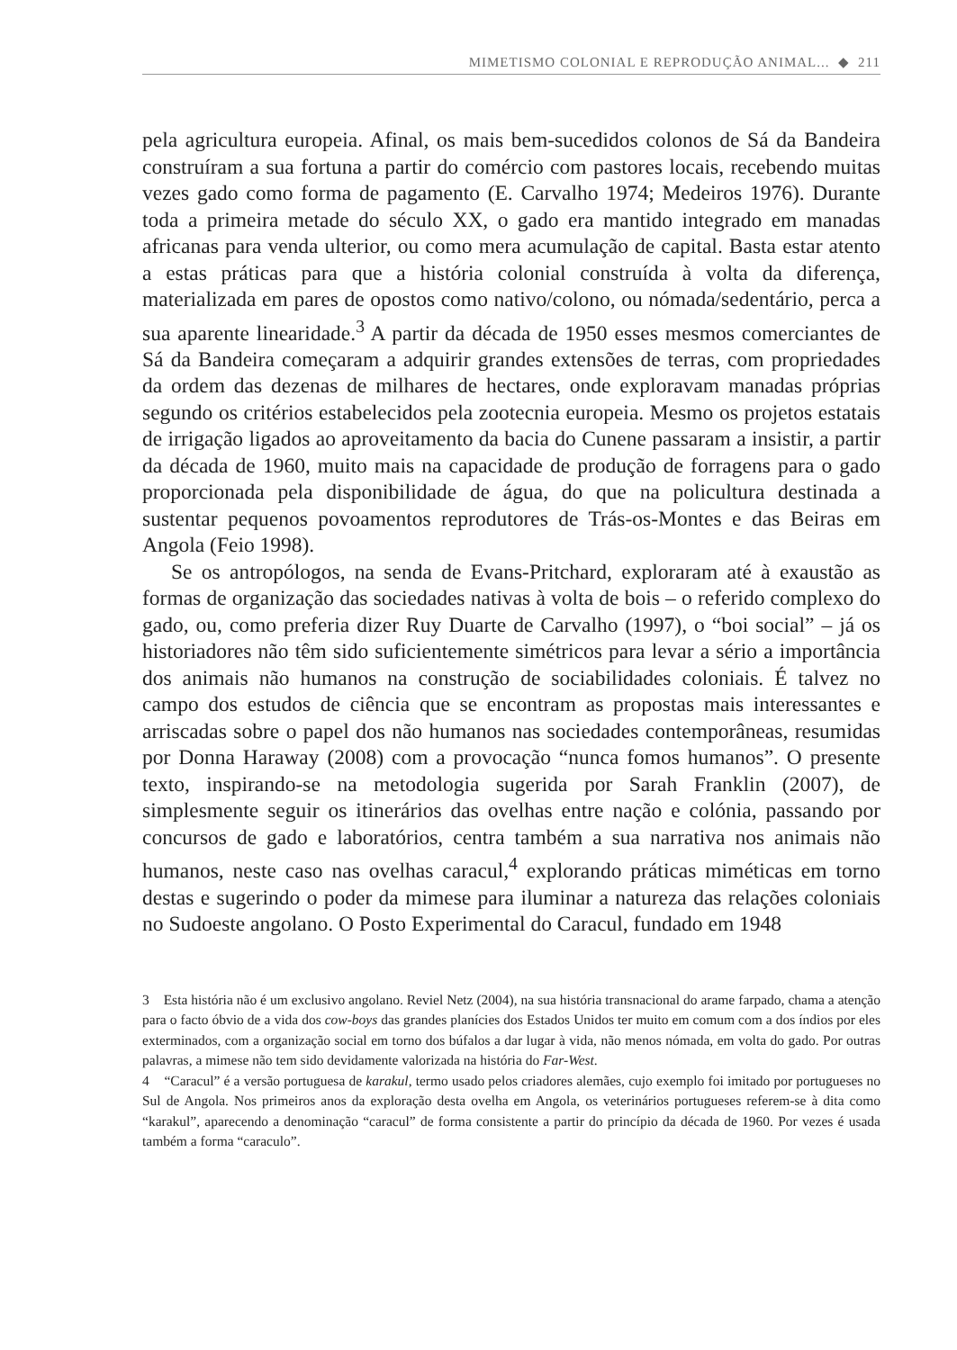MIMETISMO COLONIAL E REPRODUÇÃO ANIMAL... ◆ 211
pela agricultura europeia. Afinal, os mais bem-sucedidos colonos de Sá da Bandeira construíram a sua fortuna a partir do comércio com pastores locais, recebendo muitas vezes gado como forma de pagamento (E. Carvalho 1974; Medeiros 1976). Durante toda a primeira metade do século XX, o gado era mantido integrado em manadas africanas para venda ulterior, ou como mera acumulação de capital. Basta estar atento a estas práticas para que a história colonial construída à volta da diferença, materializada em pares de opostos como nativo/colono, ou nómada/sedentário, perca a sua aparente linearidade.<sup>3</sup> A partir da década de 1950 esses mesmos comerciantes de Sá da Bandeira começaram a adquirir grandes extensões de terras, com propriedades da ordem das dezenas de milhares de hectares, onde exploravam manadas próprias segundo os critérios estabelecidos pela zootecnia europeia. Mesmo os projetos estatais de irrigação ligados ao aproveitamento da bacia do Cunene passaram a insistir, a partir da década de 1960, muito mais na capacidade de produção de forragens para o gado proporcionada pela disponibilidade de água, do que na policultura destinada a sustentar pequenos povoamentos reprodutores de Trás-os-Montes e das Beiras em Angola (Feio 1998).
Se os antropólogos, na senda de Evans-Pritchard, exploraram até à exaustão as formas de organização das sociedades nativas à volta de bois – o referido complexo do gado, ou, como preferia dizer Ruy Duarte de Carvalho (1997), o “boi social” – já os historiadores não têm sido suficientemente simétricos para levar a sério a importância dos animais não humanos na construção de sociabilidades coloniais. É talvez no campo dos estudos de ciência que se encontram as propostas mais interessantes e arriscadas sobre o papel dos não humanos nas sociedades contemporâneas, resumidas por Donna Haraway (2008) com a provocação “nunca fomos humanos”. O presente texto, inspirando-se na metodologia sugerida por Sarah Franklin (2007), de simplesmente seguir os itinerários das ovelhas entre nação e colónia, passando por concursos de gado e laboratórios, centra também a sua narrativa nos animais não humanos, neste caso nas ovelhas caracul,<sup>4</sup> explorando práticas miméticas em torno destas e sugerindo o poder da mimese para iluminar a natureza das relações coloniais no Sudoeste angolano. O Posto Experimental do Caracul, fundado em 1948
3 Esta história não é um exclusivo angolano. Reviel Netz (2004), na sua história transnacional do arame farpado, chama a atenção para o facto óbvio de a vida dos cow-boys das grandes planícies dos Estados Unidos ter muito em comum com a dos índios por eles exterminados, com a organização social em torno dos búfalos a dar lugar à vida, não menos nómada, em volta do gado. Por outras palavras, a mimese não tem sido devidamente valorizada na história do Far-West.
4 “Caracul” é a versão portuguesa de karakul, termo usado pelos criadores alemães, cujo exemplo foi imitado por portugueses no Sul de Angola. Nos primeiros anos da exploração desta ovelha em Angola, os veterinários portugueses referem-se à dita como “karakul”, aparecendo a denominação “caracul” de forma consistente a partir do princípio da década de 1960. Por vezes é usada também a forma “caraculo”.